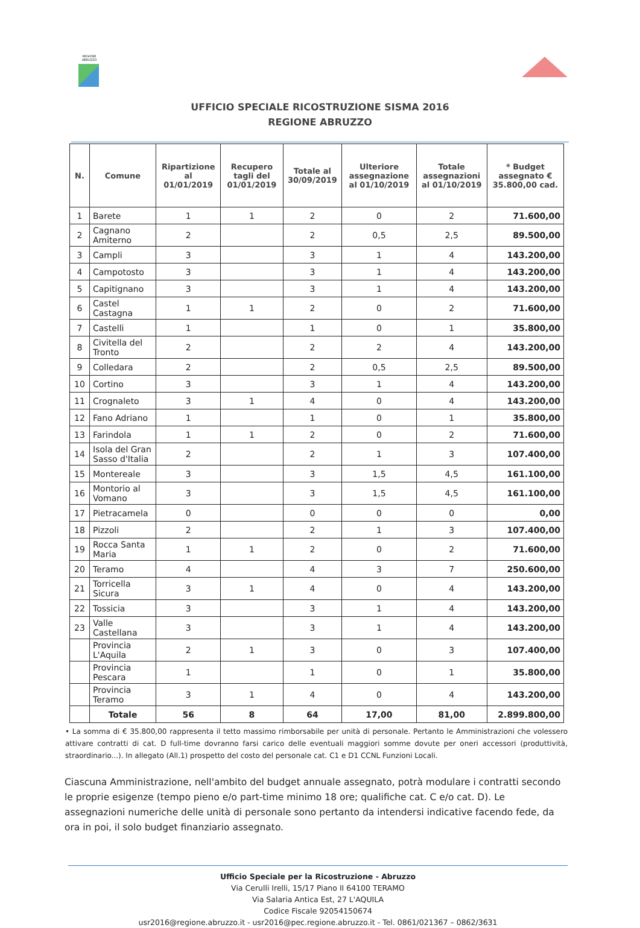REGIONE ABRUZZO
UFFICIO SPECIALE RICOSTRUZIONE SISMA 2016
REGIONE ABRUZZO
| N. | Comune | Ripartizione al 01/01/2019 | Recupero tagli del 01/01/2019 | Totale al 30/09/2019 | Ulteriore assegnazione al 01/10/2019 | Totale assegnazioni al 01/10/2019 | * Budget assegnato € 35.800,00 cad. |
| --- | --- | --- | --- | --- | --- | --- | --- |
| 1 | Barete | 1 | 1 | 2 | 0 | 2 | 71.600,00 |
| 2 | Cagnano Amiterno | 2 | | 2 | 0,5 | 2,5 | 89.500,00 |
| 3 | Campli | 3 | | 3 | 1 | 4 | 143.200,00 |
| 4 | Campotosto | 3 | | 3 | 1 | 4 | 143.200,00 |
| 5 | Capitignano | 3 | | 3 | 1 | 4 | 143.200,00 |
| 6 | Castel Castagna | 1 | 1 | 2 | 0 | 2 | 71.600,00 |
| 7 | Castelli | 1 | | 1 | 0 | 1 | 35.800,00 |
| 8 | Civitella del Tronto | 2 | | 2 | 2 | 4 | 143.200,00 |
| 9 | Colledara | 2 | | 2 | 0,5 | 2,5 | 89.500,00 |
| 10 | Cortino | 3 | | 3 | 1 | 4 | 143.200,00 |
| 11 | Crognaleto | 3 | 1 | 4 | 0 | 4 | 143.200,00 |
| 12 | Fano Adriano | 1 | | 1 | 0 | 1 | 35.800,00 |
| 13 | Farindola | 1 | 1 | 2 | 0 | 2 | 71.600,00 |
| 14 | Isola del Gran Sasso d'Italia | 2 | | 2 | 1 | 3 | 107.400,00 |
| 15 | Montereale | 3 | | 3 | 1,5 | 4,5 | 161.100,00 |
| 16 | Montorio al Vomano | 3 | | 3 | 1,5 | 4,5 | 161.100,00 |
| 17 | Pietracamela | 0 | | 0 | 0 | 0 | 0,00 |
| 18 | Pizzoli | 2 | | 2 | 1 | 3 | 107.400,00 |
| 19 | Rocca Santa Maria | 1 | 1 | 2 | 0 | 2 | 71.600,00 |
| 20 | Teramo | 4 | | 4 | 3 | 7 | 250.600,00 |
| 21 | Torricella Sicura | 3 | 1 | 4 | 0 | 4 | 143.200,00 |
| 22 | Tossicia | 3 | | 3 | 1 | 4 | 143.200,00 |
| 23 | Valle Castellana | 3 | | 3 | 1 | 4 | 143.200,00 |
| | Provincia L'Aquila | 2 | 1 | 3 | 0 | 3 | 107.400,00 |
| | Provincia Pescara | 1 | | 1 | 0 | 1 | 35.800,00 |
| | Provincia Teramo | 3 | 1 | 4 | 0 | 4 | 143.200,00 |
| | Totale | 56 | 8 | 64 | 17,00 | 81,00 | 2.899.800,00 |
• La somma di € 35.800,00 rappresenta il tetto massimo rimborsabile per unità di personale. Pertanto le Amministrazioni che volessero attivare contratti di cat. D full-time dovranno farsi carico delle eventuali maggiori somme dovute per oneri accessori (produttività, straordinario...). In allegato (All.1) prospetto del costo del personale cat. C1 e D1 CCNL Funzioni Locali.
Ciascuna Amministrazione, nell'ambito del budget annuale assegnato, potrà modulare i contratti secondo le proprie esigenze (tempo pieno e/o part-time minimo 18 ore; qualifiche cat. C e/o cat. D). Le assegnazioni numeriche delle unità di personale sono pertanto da intendersi indicative facendo fede, da ora in poi, il solo budget finanziario assegnato.
Ufficio Speciale per la Ricostruzione - Abruzzo
Via Cerulli Irelli, 15/17 Piano II 64100 TERAMO
Via Salaria Antica Est, 27 L'AQUILA
Codice Fiscale 92054150674
usr2016@regione.abruzzo.it - usr2016@pec.regione.abruzzo.it - Tel. 0861/021367 – 0862/3631